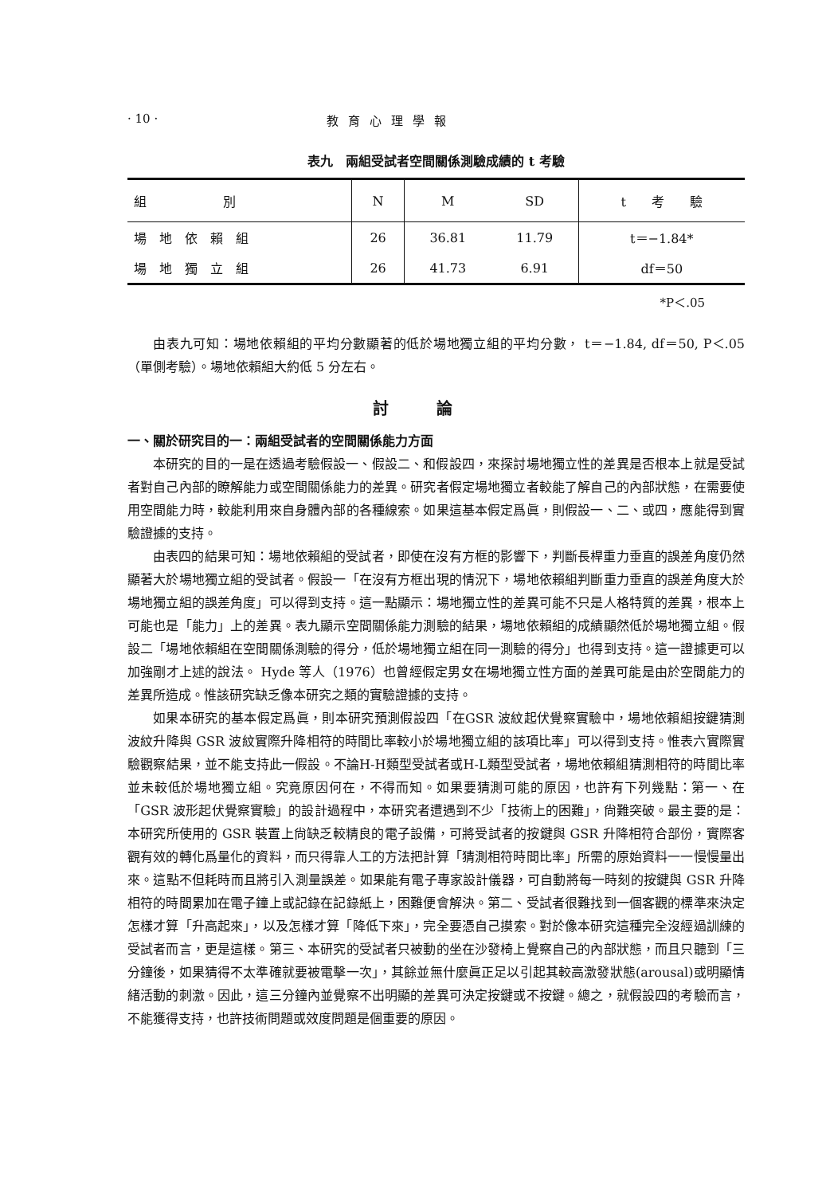· 10 · 教育心理學報
表九　兩組受試者空間關係測驗成績的 t 考驗
| 組 別 | N | M | SD | t 考 驗 |
| --- | --- | --- | --- | --- |
| 場 地 依 賴 組 | 26 | 36.81 | 11.79 | t＝−1.84* |
| 場 地 獨 立 組 | 26 | 41.73 | 6.91 | df＝50 |
*P＜.05
由表九可知：場地依賴組的平均分數顯著的低於場地獨立組的平均分數， t＝−1.84, df＝50, P＜.05（單側考驗）。場地依賴組大約低 5 分左右。
討論
一、關於研究目的一：兩組受試者的空間關係能力方面
本研究的目的一是在透過考驗假設一、假設二、和假設四，來探討場地獨立性的差異是否根本上就是受試者對自己內部的瞭解能力或空間關係能力的差異。研究者假定場地獨立者較能了解自己的內部狀態，在需要使用空間能力時，較能利用來自身體內部的各種線索。如果這基本假定爲眞，則假設一、二、或四，應能得到實驗證據的支持。
由表四的結果可知：場地依賴組的受試者，即使在沒有方框的影響下，判斷長桿重力垂直的誤差角度仍然顯著大於場地獨立組的受試者。假設一「在沒有方框出現的情況下，場地依賴組判斷重力垂直的誤差角度大於場地獨立組的誤差角度」可以得到支持。這一點顯示：場地獨立性的差異可能不只是人格特質的差異，根本上可能也是「能力」上的差異。表九顯示空間關係能力測驗的結果，場地依賴組的成績顯然低於場地獨立組。假設二「場地依賴組在空間關係測驗的得分，低於場地獨立組在同一測驗的得分」也得到支持。這一證據更可以加強剛才上述的說法。 Hyde 等人（1976）也曾經假定男女在場地獨立性方面的差異可能是由於空間能力的差異所造成。惟該研究缺乏像本研究之類的實驗證據的支持。
如果本研究的基本假定爲眞，則本研究預測假設四「在GSR 波紋起伏覺察實驗中，場地依賴組按鍵猜測波紋升降與 GSR 波紋實際升降相符的時間比率較小於場地獨立組的該項比率」可以得到支持。惟表六實際實驗觀察結果，並不能支持此一假設。不論H-H類型受試者或H-L類型受試者，場地依賴組猜測相符的時間比率並未較低於場地獨立組。究竟原因何在，不得而知。如果要猜測可能的原因，也許有下列幾點：第一、在「GSR 波形起伏覺察實驗」的設計過程中，本研究者遭遇到不少「技術上的困難」，尙難突破。最主要的是：本研究所使用的 GSR 裝置上尙缺乏較精良的電子設備，可將受試者的按鍵與 GSR 升降相符合部份，實際客觀有效的轉化爲量化的資料，而只得靠人工的方法把計算「猜測相符時間比率」所需的原始資料一一慢慢量出來。這點不但耗時而且將引入測量誤差。如果能有電子專家設計儀器，可自動將每一時刻的按鍵與 GSR 升降相符的時間累加在電子鐘上或記錄在記錄紙上，困難便會解決。第二、受試者很難找到一個客觀的標準來決定怎樣才算「升高起來」，以及怎樣才算「降低下來」，完全要憑自己摸索。對於像本研究這種完全沒經過訓練的受試者而言，更是這樣。第三、本研究的受試者只被動的坐在沙發椅上覺察自己的內部狀態，而且只聽到「三分鐘後，如果猜得不太準確就要被電擊一次」，其餘並無什麼眞正足以引起其較高激發狀態(arousal)或明顯情緒活動的刺激。因此，這三分鐘內並覺察不出明顯的差異可決定按鍵或不按鍵。總之，就假設四的考驗而言，不能獲得支持，也許技術問題或效度問題是個重要的原因。